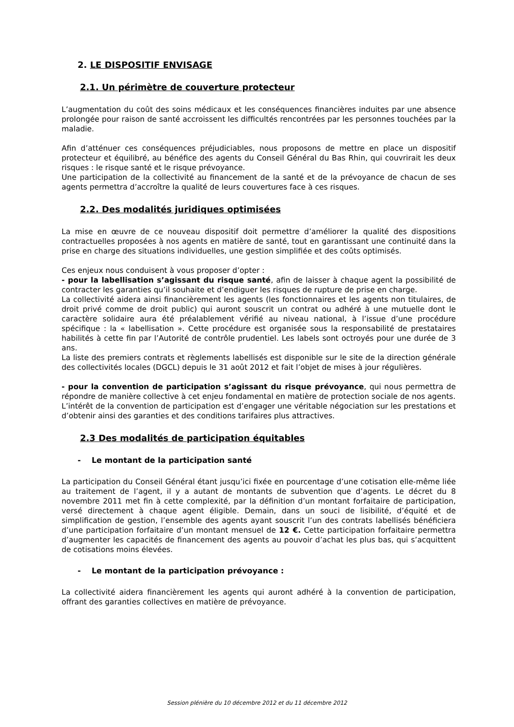2. LE DISPOSITIF ENVISAGE
2.1. Un périmètre de couverture protecteur
L’augmentation du coût des soins médicaux et les conséquences financières induites par une absence prolongée pour raison de santé accroissent les difficultés rencontrées par les personnes touchées par la maladie.
Afin d’atténuer ces conséquences préjudiciables, nous proposons de mettre en place un dispositif protecteur et équilibré, au bénéfice des agents du Conseil Général du Bas Rhin, qui couvrirait les deux risques : le risque santé et le risque prévoyance.
Une participation de la collectivité au financement de la santé et de la prévoyance de chacun de ses agents permettra d’accroître la qualité de leurs couvertures face à ces risques.
2.2. Des modalités juridiques optimisées
La mise en œuvre de ce nouveau dispositif doit permettre d’améliorer la qualité des dispositions contractuelles proposées à nos agents en matière de santé, tout en garantissant une continuité dans la prise en charge des situations individuelles, une gestion simplifiée et des coûts optimisés.
Ces enjeux nous conduisent à vous proposer d’opter :
- pour la labellisation s’agissant du risque santé, afin de laisser à chaque agent la possibilité de contracter les garanties qu’il souhaite et d’endiguer les risques de rupture de prise en charge.
La collectivité aidera ainsi financièrement les agents (les fonctionnaires et les agents non titulaires, de droit privé comme de droit public) qui auront souscrit un contrat ou adhéré à une mutuelle dont le caractère solidaire aura été préalablement vérifié au niveau national, à l’issue d’une procédure spécifique : la « labellisation ». Cette procédure est organisée sous la responsabilité de prestataires habilités à cette fin par l’Autorité de contrôle prudentiel. Les labels sont octroyés pour une durée de 3 ans.
La liste des premiers contrats et règlements labellisés est disponible sur le site de la direction générale des collectivités locales (DGCL) depuis le 31 août 2012 et fait l’objet de mises à jour régulières.
- pour la convention de participation s’agissant du risque prévoyance, qui nous permettra de répondre de manière collective à cet enjeu fondamental en matière de protection sociale de nos agents.
L’intérêt de la convention de participation est d’engager une véritable négociation sur les prestations et d’obtenir ainsi des garanties et des conditions tarifaires plus attractives.
2.3 Des modalités de participation équitables
- Le montant de la participation santé
La participation du Conseil Général étant jusqu’ici fixée en pourcentage d’une cotisation elle-même liée au traitement de l’agent, il y a autant de montants de subvention que d’agents. Le décret du 8 novembre 2011 met fin à cette complexité, par la définition d’un montant forfaitaire de participation, versé directement à chaque agent éligible. Demain, dans un souci de lisibilité, d’équité et de simplification de gestion, l’ensemble des agents ayant souscrit l’un des contrats labellisés bénéficiera d’une participation forfaitaire d’un montant mensuel de 12 €. Cette participation forfaitaire permettra d’augmenter les capacités de financement des agents au pouvoir d’achat les plus bas, qui s’acquittent de cotisations moins élevées.
- Le montant de la participation prévoyance :
La collectivité aidera financièrement les agents qui auront adhéré à la convention de participation, offrant des garanties collectives en matière de prévoyance.
Session plénière du 10 décembre 2012 et du 11 décembre 2012